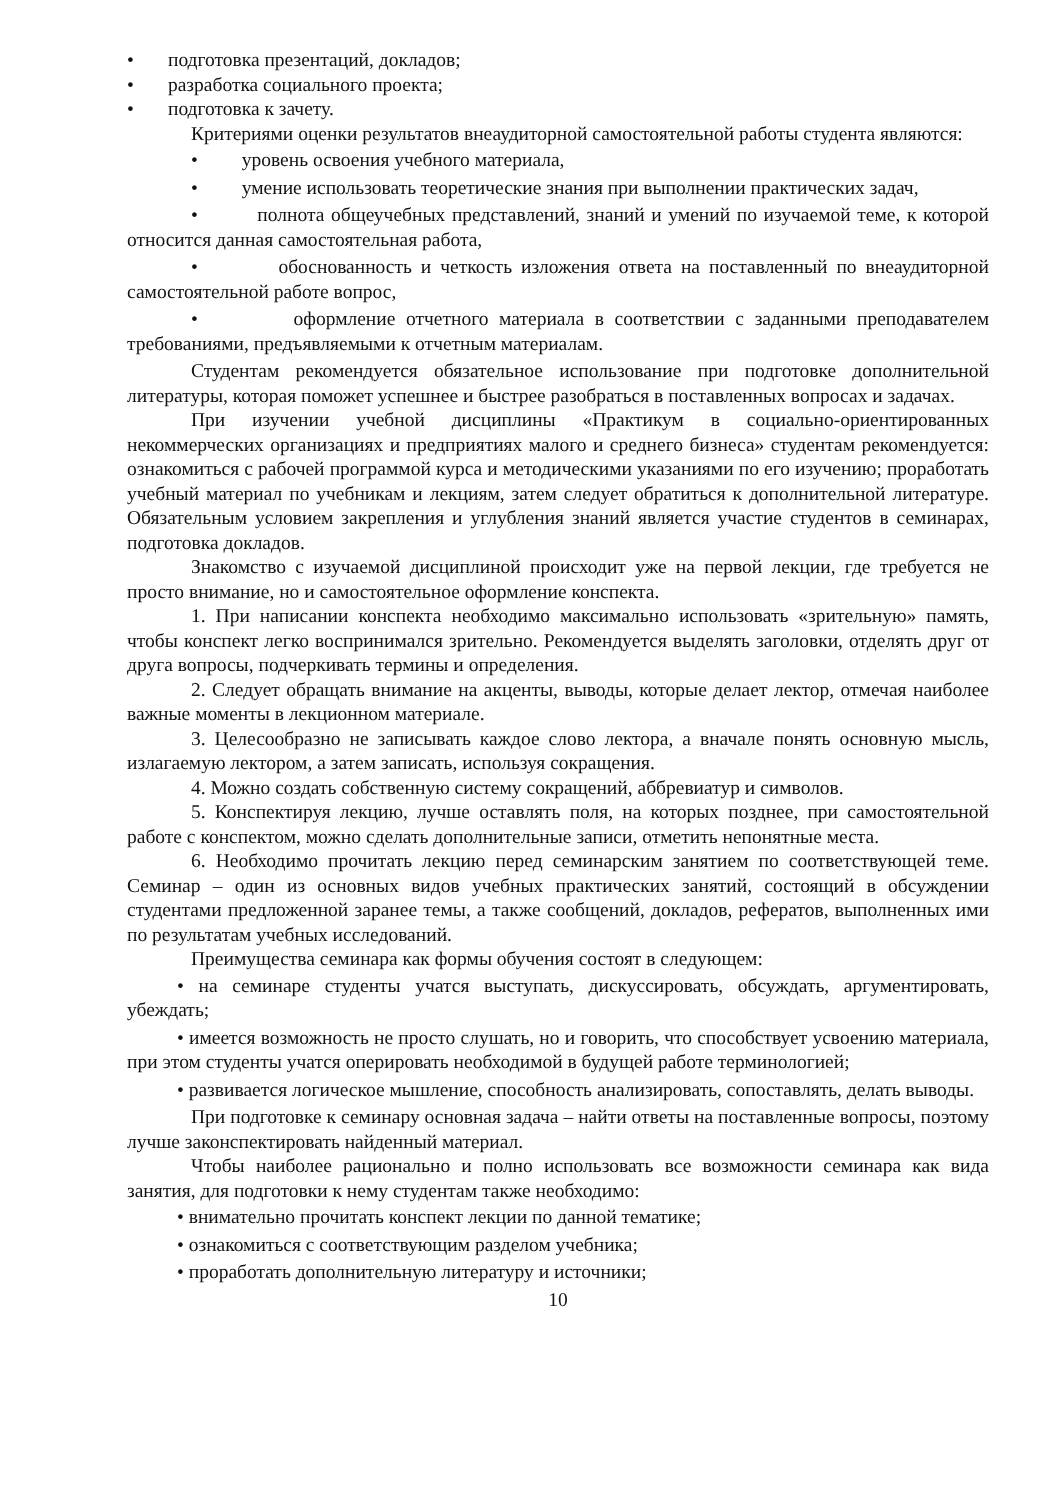• подготовка презентаций, докладов;
• разработка социального проекта;
• подготовка к зачету.
Критериями оценки результатов внеаудиторной самостоятельной работы студента являются:
• уровень освоения учебного материала,
• умение использовать теоретические знания при выполнении практических задач,
• полнота общеучебных представлений, знаний и умений по изучаемой теме, к которой относится данная самостоятельная работа,
• обоснованность и четкость изложения ответа на поставленный по внеаудиторной самостоятельной работе вопрос,
• оформление отчетного материала в соответствии с заданными преподавателем требованиями, предъявляемыми к отчетным материалам.
Студентам рекомендуется обязательное использование при подготовке дополнительной литературы, которая поможет успешнее и быстрее разобраться в поставленных вопросах и задачах.
При изучении учебной дисциплины «Практикум в социально-ориентированных некоммерческих организациях и предприятиях малого и среднего бизнеса» студентам рекомендуется: ознакомиться с рабочей программой курса и методическими указаниями по его изучению; проработать учебный материал по учебникам и лекциям, затем следует обратиться к дополнительной литературе. Обязательным условием закрепления и углубления знаний является участие студентов в семинарах, подготовка докладов.
Знакомство с изучаемой дисциплиной происходит уже на первой лекции, где требуется не просто внимание, но и самостоятельное оформление конспекта.
1. При написании конспекта необходимо максимально использовать «зрительную» память, чтобы конспект легко воспринимался зрительно. Рекомендуется выделять заголовки, отделять друг от друга вопросы, подчеркивать термины и определения.
2. Следует обращать внимание на акценты, выводы, которые делает лектор, отмечая наиболее важные моменты в лекционном материале.
3. Целесообразно не записывать каждое слово лектора, а вначале понять основную мысль, излагаемую лектором, а затем записать, используя сокращения.
4. Можно создать собственную систему сокращений, аббревиатур и символов.
5. Конспектируя лекцию, лучше оставлять поля, на которых позднее, при самостоятельной работе с конспектом, можно сделать дополнительные записи, отметить непонятные места.
6. Необходимо прочитать лекцию перед семинарским занятием по соответствующей теме. Семинар – один из основных видов учебных практических занятий, состоящий в обсуждении студентами предложенной заранее темы, а также сообщений, докладов, рефератов, выполненных ими по результатам учебных исследований.
Преимущества семинара как формы обучения состоят в следующем:
• на семинаре студенты учатся выступать, дискуссировать, обсуждать, аргументировать, убеждать;
• имеется возможность не просто слушать, но и говорить, что способствует усвоению материала, при этом студенты учатся оперировать необходимой в будущей работе терминологией;
• развивается логическое мышление, способность анализировать, сопоставлять, делать выводы.
При подготовке к семинару основная задача – найти ответы на поставленные вопросы, поэтому лучше законспектировать найденный материал.
Чтобы наиболее рационально и полно использовать все возможности семинара как вида занятия, для подготовки к нему студентам также необходимо:
• внимательно прочитать конспект лекции по данной тематике;
• ознакомиться с соответствующим разделом учебника;
• проработать дополнительную литературу и источники;
10